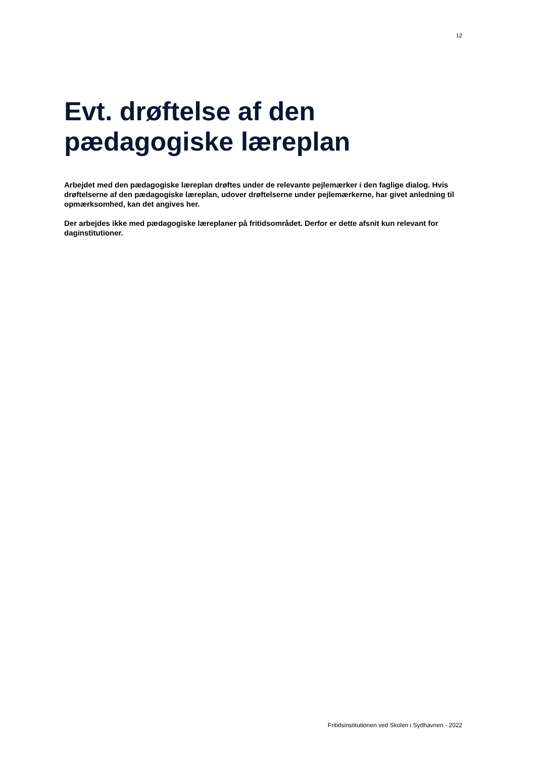12
Evt. drøftelse af den
pædagogiske læreplan
Arbejdet med den pædagogiske læreplan drøftes under de relevante pejlemærker i den faglige dialog. Hvis drøftelserne af den pædagogiske læreplan, udover drøftelserne under pejlemærkerne, har givet anledning til opmærksomhed, kan det angives her.
Der arbejdes ikke med pædagogiske læreplaner på fritidsområdet. Derfor er dette afsnit kun relevant for daginstitutioner.
Fritidsinstitutionen ved Skolen i Sydhavnen - 2022